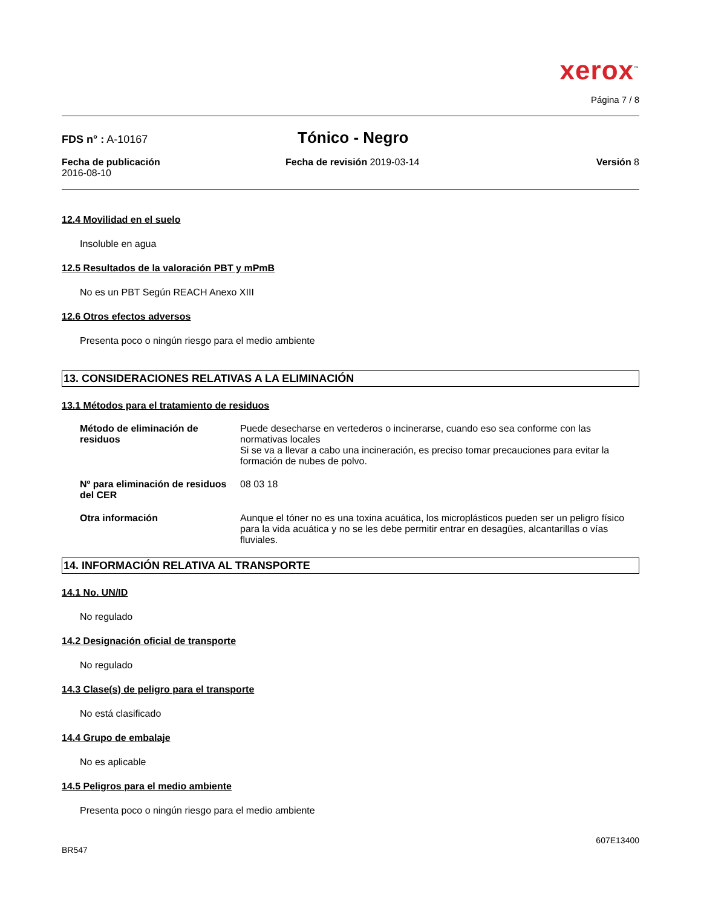xerox<sup>™</sup>
Página 7 / 8
FDS n° : A-10167
Tónico - Negro
Fecha de publicación
2016-08-10
Fecha de revisión 2019-03-14 Versión 8
12.4 Movilidad en el suelo
Insoluble en agua
12.5 Resultados de la valoración PBT y mPmB
No es un PBT Según REACH Anexo XIII
12.6 Otros efectos adversos
Presenta poco o ningún riesgo para el medio ambiente
13. CONSIDERACIONES RELATIVAS A LA ELIMINACIÓN
13.1 Métodos para el tratamiento de residuos
Método de eliminación de residuos
Puede desecharse en vertederos o incinerarse, cuando eso sea conforme con las normativas locales
Si se va a llevar a cabo una incineración, es preciso tomar precauciones para evitar la formación de nubes de polvo.
Nº para eliminación de residuos del CER
08 03 18
Otra información Aunque el tóner no es una toxina acuática, los microplásticos pueden ser un peligro físico para la vida acuática y no se les debe permitir entrar en desagües, alcantarillas o vías fluviales.
14. INFORMACIÓN RELATIVA AL TRANSPORTE
14.1 No. UN/ID
No regulado
14.2 Designación oficial de transporte
No regulado
14.3 Clase(s) de peligro para el transporte
No está clasificado
14.4 Grupo de embalaje
No es aplicable
14.5 Peligros para el medio ambiente
Presenta poco o ningún riesgo para el medio ambiente
607E13400
BR547